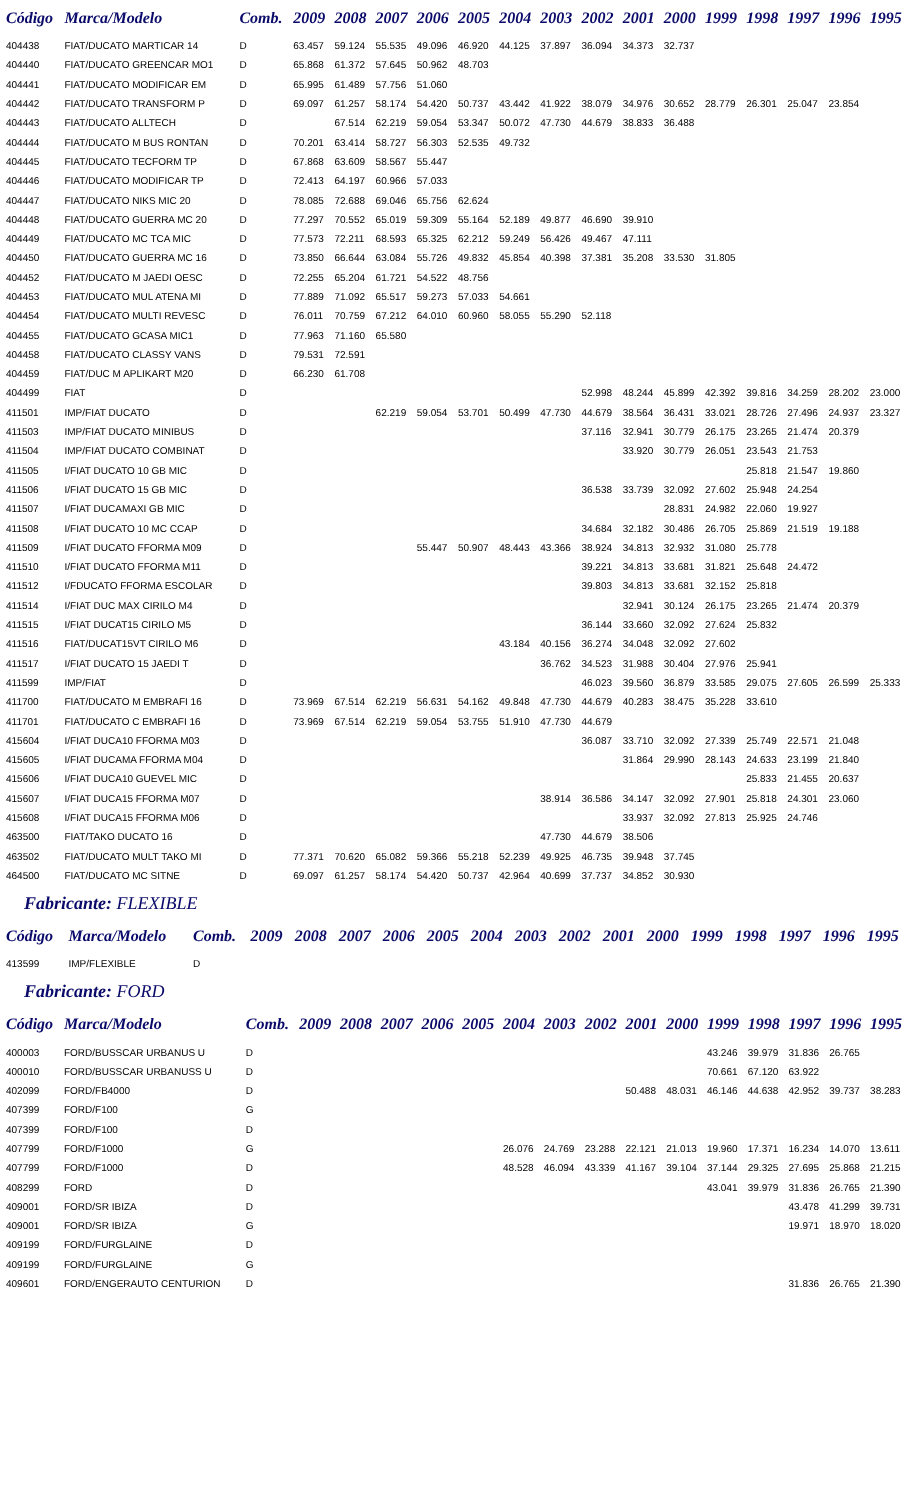| Código | Marca/Modelo | Comb. | 2009 | 2008 | 2007 | 2006 | 2005 | 2004 | 2003 | 2002 | 2001 | 2000 | 1999 | 1998 | 1997 | 1996 | 1995 |
| --- | --- | --- | --- | --- | --- | --- | --- | --- | --- | --- | --- | --- | --- | --- | --- | --- | --- |
| 404438 | FIAT/DUCATO MARTICAR 14 | D | 63.457 | 59.124 | 55.535 | 49.096 | 46.920 | 44.125 | 37.897 | 36.094 | 34.373 | 32.737 | | | | | |
| 404440 | FIAT/DUCATO GREENCAR MO1 | D | 65.868 | 61.372 | 57.645 | 50.962 | 48.703 | | | | | | | | | | |
| 404441 | FIAT/DUCATO MODIFICAR EM | D | 65.995 | 61.489 | 57.756 | 51.060 | | | | | | | | | | | |
| 404442 | FIAT/DUCATO TRANSFORM P | D | 69.097 | 61.257 | 58.174 | 54.420 | 50.737 | 43.442 | 41.922 | 38.079 | 34.976 | 30.652 | 28.779 | 26.301 | 25.047 | 23.854 | |
| 404443 | FIAT/DUCATO ALLTECH | D | | 67.514 | 62.219 | 59.054 | 53.347 | 50.072 | 47.730 | 44.679 | 38.833 | 36.488 | | | | | |
| 404444 | FIAT/DUCATO M BUS RONTAN | D | 70.201 | 63.414 | 58.727 | 56.303 | 52.535 | 49.732 | | | | | | | | | |
| 404445 | FIAT/DUCATO TECFORM TP | D | 67.868 | 63.609 | 58.567 | 55.447 | | | | | | | | | | | |
| 404446 | FIAT/DUCATO MODIFICAR TP | D | 72.413 | 64.197 | 60.966 | 57.033 | | | | | | | | | | | |
| 404447 | FIAT/DUCATO NIKS MIC 20 | D | 78.085 | 72.688 | 69.046 | 65.756 | 62.624 | | | | | | | | | | |
| 404448 | FIAT/DUCATO GUERRA MC 20 | D | 77.297 | 70.552 | 65.019 | 59.309 | 55.164 | 52.189 | 49.877 | 46.690 | 39.910 | | | | | | |
| 404449 | FIAT/DUCATO MC TCA MIC | D | 77.573 | 72.211 | 68.593 | 65.325 | 62.212 | 59.249 | 56.426 | 49.467 | 47.111 | | | | | | |
| 404450 | FIAT/DUCATO GUERRA MC 16 | D | 73.850 | 66.644 | 63.084 | 55.726 | 49.832 | 45.854 | 40.398 | 37.381 | 35.208 | 33.530 | 31.805 | | | | |
| 404452 | FIAT/DUCATO M JAEDI OESC | D | 72.255 | 65.204 | 61.721 | 54.522 | 48.756 | | | | | | | | | | |
| 404453 | FIAT/DUCATO MUL ATENA MI | D | 77.889 | 71.092 | 65.517 | 59.273 | 57.033 | 54.661 | | | | | | | | | |
| 404454 | FIAT/DUCATO MULTI REVESC | D | 76.011 | 70.759 | 67.212 | 64.010 | 60.960 | 58.055 | 55.290 | 52.118 | | | | | | | |
| 404455 | FIAT/DUCATO GCASA MIC1 | D | 77.963 | 71.160 | 65.580 | | | | | | | | | | | | |
| 404458 | FIAT/DUCATO CLASSY VANS | D | 79.531 | 72.591 | | | | | | | | | | | | | |
| 404459 | FIAT/DUC M APLIKART M20 | D | 66.230 | 61.708 | | | | | | | | | | | | | |
| 404499 | FIAT | D | | | | | | | | 52.998 | 48.244 | 45.899 | 42.392 | 39.816 | 34.259 | 28.202 | 23.000 |
| 411501 | IMP/FIAT DUCATO | D | | | 62.219 | 59.054 | 53.701 | 50.499 | 47.730 | 44.679 | 38.564 | 36.431 | 33.021 | 28.726 | 27.496 | 24.937 | 23.327 |
| 411503 | IMP/FIAT DUCATO MINIBUS | D | | | | | | | | 37.116 | 32.941 | 30.779 | 26.175 | 23.265 | 21.474 | 20.379 | |
| 411504 | IMP/FIAT DUCATO COMBINAT | D | | | | | | | | | 33.920 | 30.779 | 26.051 | 23.543 | 21.753 | | |
| 411505 | I/FIAT DUCATO 10 GB MIC | D | | | | | | | | | | | | 25.818 | 21.547 | 19.860 | |
| 411506 | I/FIAT DUCATO 15 GB MIC | D | | | | | | | | 36.538 | 33.739 | 32.092 | 27.602 | 25.948 | 24.254 | | |
| 411507 | I/FIAT DUCAMAXI GB MIC | D | | | | | | | | | | 28.831 | 24.982 | 22.060 | 19.927 | | |
| 411508 | I/FIAT DUCATO 10 MC CCAP | D | | | | | | | | 34.684 | 32.182 | 30.486 | 26.705 | 25.869 | 21.519 | 19.188 | |
| 411509 | I/FIAT DUCATO FFORMA M09 | D | | | | 55.447 | 50.907 | 48.443 | 43.366 | 38.924 | 34.813 | 32.932 | 31.080 | 25.778 | | | |
| 411510 | I/FIAT DUCATO FFORMA M11 | D | | | | | | | | 39.221 | 34.813 | 33.681 | 31.821 | 25.648 | 24.472 | | |
| 411512 | I/FDUCATO FFORMA ESCOLAR | D | | | | | | | | 39.803 | 34.813 | 33.681 | 32.152 | 25.818 | | | |
| 411514 | I/FIAT DUC MAX CIRILO M4 | D | | | | | | | | | 32.941 | 30.124 | 26.175 | 23.265 | 21.474 | 20.379 | |
| 411515 | I/FIAT DUCAT15 CIRILO M5 | D | | | | | | | | 36.144 | 33.660 | 32.092 | 27.624 | 25.832 | | | |
| 411516 | FIAT/DUCAT15VT CIRILO M6 | D | | | | | | 43.184 | 40.156 | 36.274 | 34.048 | 32.092 | 27.602 | | | | |
| 411517 | I/FIAT DUCATO 15 JAEDI T | D | | | | | | | 36.762 | 34.523 | 31.988 | 30.404 | 27.976 | 25.941 | | | |
| 411599 | IMP/FIAT | D | | | | | | | | 46.023 | 39.560 | 36.879 | 33.585 | 29.075 | 27.605 | 26.599 | 25.333 |
| 411700 | FIAT/DUCATO M EMBRAFI 16 | D | 73.969 | 67.514 | 62.219 | 56.631 | 54.162 | 49.848 | 47.730 | 44.679 | 40.283 | 38.475 | 35.228 | 33.610 | | | |
| 411701 | FIAT/DUCATO C EMBRAFI 16 | D | 73.969 | 67.514 | 62.219 | 59.054 | 53.755 | 51.910 | 47.730 | 44.679 | | | | | | | |
| 415604 | I/FIAT DUCA10 FFORMA M03 | D | | | | | | | | 36.087 | 33.710 | 32.092 | 27.339 | 25.749 | 22.571 | 21.048 | |
| 415605 | I/FIAT DUCAMA FFORMA M04 | D | | | | | | | | | 31.864 | 29.990 | 28.143 | 24.633 | 23.199 | 21.840 | |
| 415606 | I/FIAT DUCA10 GUEVEL MIC | D | | | | | | | | | | | | 25.833 | 21.455 | 20.637 | |
| 415607 | I/FIAT DUCA15 FFORMA M07 | D | | | | | | | 38.914 | 36.586 | 34.147 | 32.092 | 27.901 | 25.818 | 24.301 | 23.060 | |
| 415608 | I/FIAT DUCA15 FFORMA M06 | D | | | | | | | | | 33.937 | 32.092 | 27.813 | 25.925 | 24.746 | | |
| 463500 | FIAT/TAKO DUCATO 16 | D | | | | | | | 47.730 | 44.679 | 38.506 | | | | | | |
| 463502 | FIAT/DUCATO MULT TAKO MI | D | 77.371 | 70.620 | 65.082 | 59.366 | 55.218 | 52.239 | 49.925 | 46.735 | 39.948 | 37.745 | | | | | |
| 464500 | FIAT/DUCATO MC SITNE | D | 69.097 | 61.257 | 58.174 | 54.420 | 50.737 | 42.964 | 40.699 | 37.737 | 34.852 | 30.930 | | | | | |
Fabricante: FLEXIBLE
| Código | Marca/Modelo | Comb. | 2009 | 2008 | 2007 | 2006 | 2005 | 2004 | 2003 | 2002 | 2001 | 2000 | 1999 | 1998 | 1997 | 1996 | 1995 |
| --- | --- | --- | --- | --- | --- | --- | --- | --- | --- | --- | --- | --- | --- | --- | --- | --- | --- |
| 413599 | IMP/FLEXIBLE | D | | | | | | | | | | | | | | | |
Fabricante: FORD
| Código | Marca/Modelo | Comb. | 2009 | 2008 | 2007 | 2006 | 2005 | 2004 | 2003 | 2002 | 2001 | 2000 | 1999 | 1998 | 1997 | 1996 | 1995 |
| --- | --- | --- | --- | --- | --- | --- | --- | --- | --- | --- | --- | --- | --- | --- | --- | --- | --- |
| 400003 | FORD/BUSSCAR URBANUS U | D | | | | | | | | | | | 43.246 | 39.979 | 31.836 | 26.765 | |
| 400010 | FORD/BUSSCAR URBANUSS U | D | | | | | | | | | | | 70.661 | 67.120 | 63.922 | | |
| 402099 | FORD/FB4000 | D | | | | | | | | | 50.488 | 48.031 | 46.146 | 44.638 | 42.952 | 39.737 | 38.283 |
| 407399 | FORD/F100 | G | | | | | | | | | | | | | | | |
| 407399 | FORD/F100 | D | | | | | | | | | | | | | | | |
| 407799 | FORD/F1000 | G | | | | | | 26.076 | 24.769 | 23.288 | 22.121 | 21.013 | 19.960 | 17.371 | 16.234 | 14.070 | 13.611 |
| 407799 | FORD/F1000 | D | | | | | | 48.528 | 46.094 | 43.339 | 41.167 | 39.104 | 37.144 | 29.325 | 27.695 | 25.868 | 21.215 |
| 408299 | FORD | D | | | | | | | | | | | 43.041 | 39.979 | 31.836 | 26.765 | 21.390 |
| 409001 | FORD/SR IBIZA | D | | | | | | | | | | | | | 43.478 | 41.299 | 39.731 |
| 409001 | FORD/SR IBIZA | G | | | | | | | | | | | | | 19.971 | 18.970 | 18.020 |
| 409199 | FORD/FURGLAINE | D | | | | | | | | | | | | | | | |
| 409199 | FORD/FURGLAINE | G | | | | | | | | | | | | | | | |
| 409601 | FORD/ENGERAUTO CENTURION | D | | | | | | | | | | | | | 31.836 | 26.765 | 21.390 |